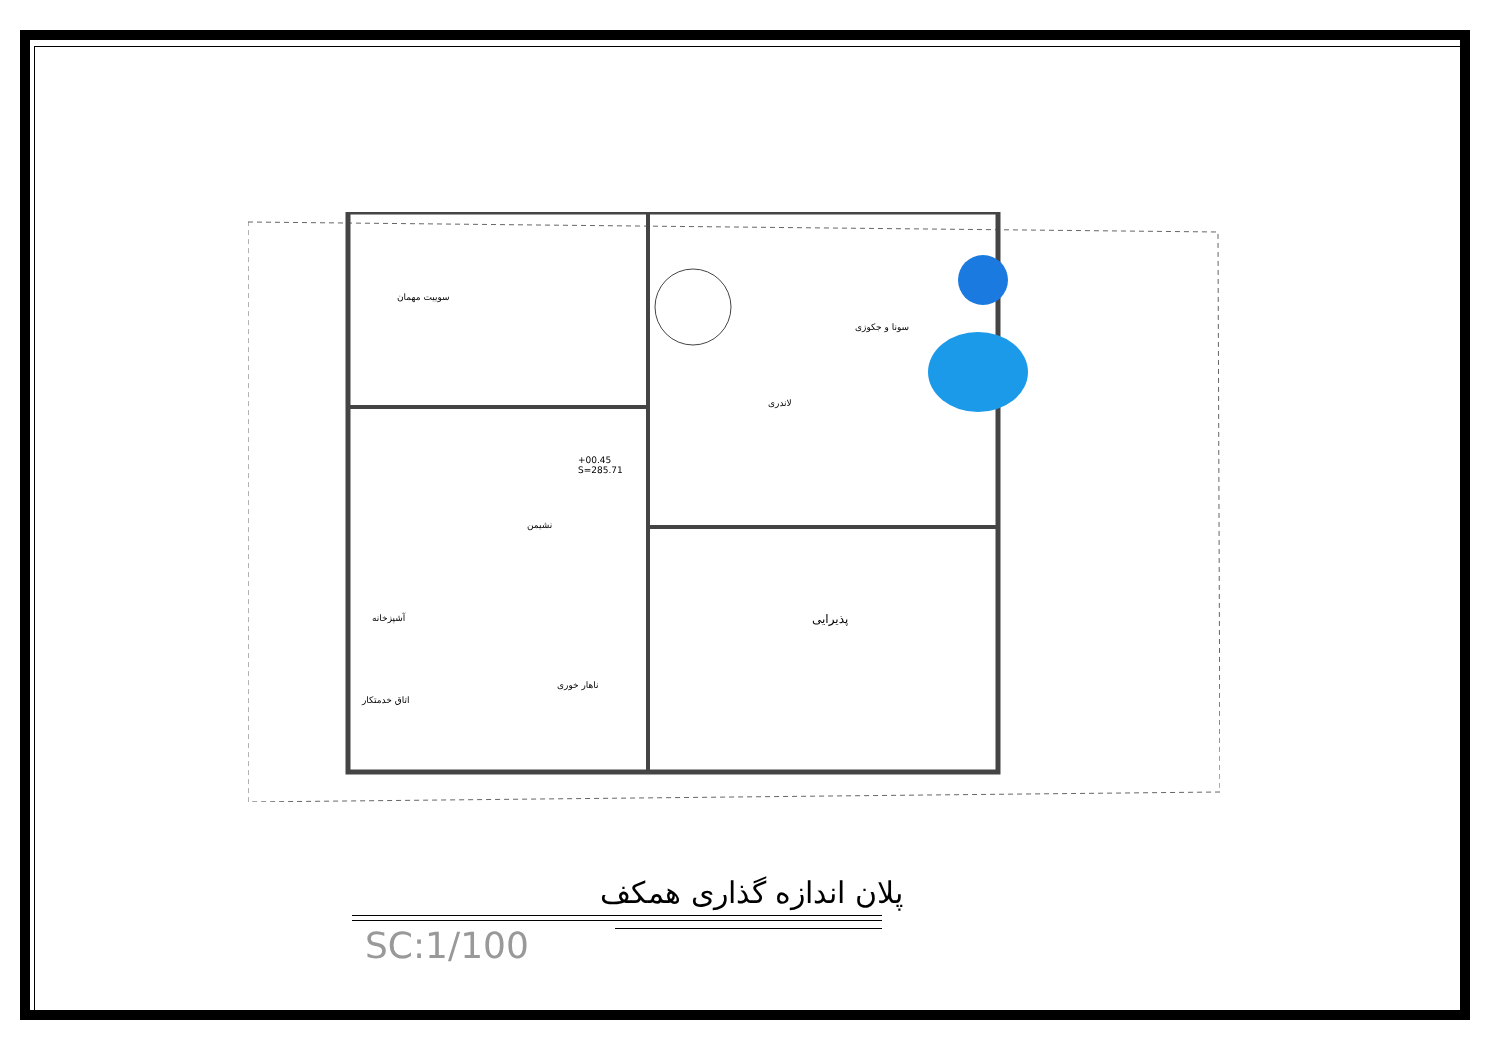سوییت مهمان
سونا و جکوزی
لاندری
+00.45
S=285.71
نشیمن
آشپزخانه پذیرایی
ناهار خوری
اتاق خدمتکار
پلان اندازه گذاری همکف
SC:1/100